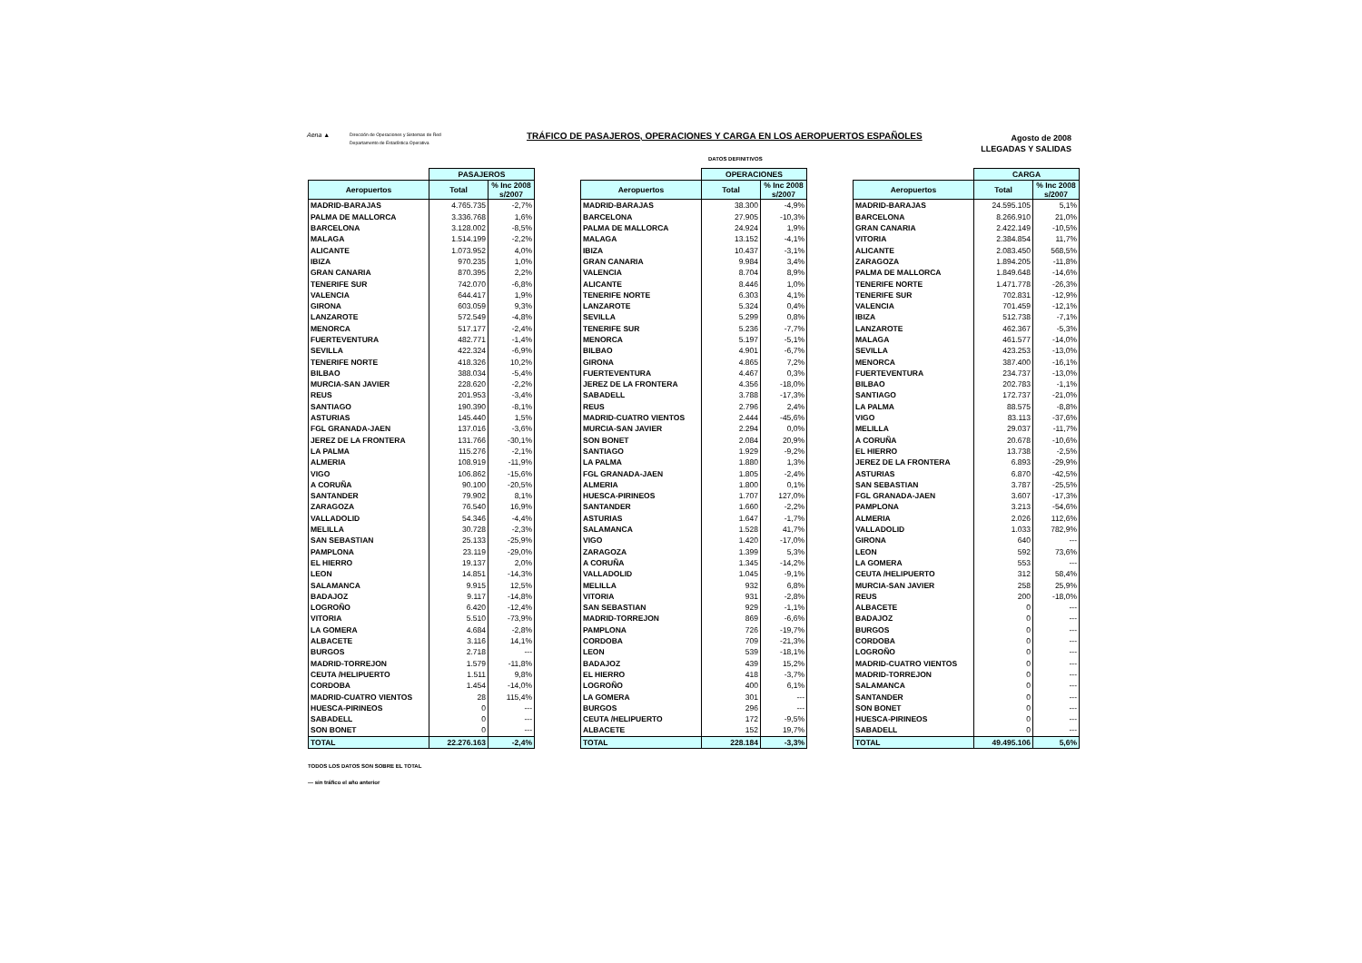Aena ▲
Dirección de Operaciones y Sistemas de Red
Departamento de Estadística Operativa
TRÁFICO DE PASAJEROS, OPERACIONES Y CARGA EN LOS AEROPUERTOS ESPAÑOLES
Agosto de 2008
LLEGADAS Y SALIDAS
DATOS DEFINITIVOS
| | PASAJEROS | |
| --- | --- | --- |
| Aeropuertos | Total | % Inc 2008 s/2007 |
| MADRID-BARAJAS | 4.765.735 | -2,7% |
| PALMA DE MALLORCA | 3.336.768 | 1,6% |
| BARCELONA | 3.128.002 | -8,5% |
| MALAGA | 1.514.199 | -2,2% |
| ALICANTE | 1.073.952 | 4,0% |
| IBIZA | 970.235 | 1,0% |
| GRAN CANARIA | 870.395 | 2,2% |
| TENERIFE SUR | 742.070 | -6,8% |
| VALENCIA | 644.417 | 1,9% |
| GIRONA | 603.059 | 9,3% |
| LANZAROTE | 572.549 | -4,8% |
| MENORCA | 517.177 | -2,4% |
| FUERTEVENTURA | 482.771 | -1,4% |
| SEVILLA | 422.324 | -6,9% |
| TENERIFE NORTE | 418.326 | 10,2% |
| BILBAO | 388.034 | -5,4% |
| MURCIA-SAN JAVIER | 228.620 | -2,2% |
| REUS | 201.953 | -3,4% |
| SANTIAGO | 190.390 | -8,1% |
| ASTURIAS | 145.440 | 1,5% |
| FGL GRANADA-JAEN | 137.016 | -3,6% |
| JEREZ DE LA FRONTERA | 131.766 | -30,1% |
| LA PALMA | 115.276 | -2,1% |
| ALMERIA | 108.919 | -11,9% |
| VIGO | 106.862 | -15,6% |
| A CORUÑA | 90.100 | -20,5% |
| SANTANDER | 79.902 | 8,1% |
| ZARAGOZA | 76.540 | 16,9% |
| VALLADOLID | 54.346 | -4,4% |
| MELILLA | 30.728 | -2,3% |
| SAN SEBASTIAN | 25.133 | -25,9% |
| PAMPLONA | 23.119 | -29,0% |
| EL HIERRO | 19.137 | 2,0% |
| LEON | 14.851 | -14,3% |
| SALAMANCA | 9.915 | 12,5% |
| BADAJOZ | 9.117 | -14,8% |
| LOGROÑO | 6.420 | -12,4% |
| VITORIA | 5.510 | -73,9% |
| LA GOMERA | 4.684 | -2,8% |
| ALBACETE | 3.116 | 14,1% |
| BURGOS | 2.718 | --- |
| MADRID-TORREJON | 1.579 | -11,8% |
| CEUTA /HELIPUERTO | 1.511 | 9,8% |
| CORDOBA | 1.454 | -14,0% |
| MADRID-CUATRO VIENTOS | 28 | 115,4% |
| HUESCA-PIRINEOS | 0 | --- |
| SABADELL | 0 | --- |
| SON BONET | 0 | --- |
| TOTAL | 22.276.163 | -2,4% |
| | OPERACIONES | |
| --- | --- | --- |
| Aeropuertos | Total | % Inc 2008 s/2007 |
| MADRID-BARAJAS | 38.300 | -4,9% |
| BARCELONA | 27.905 | -10,3% |
| PALMA DE MALLORCA | 24.924 | 1,9% |
| MALAGA | 13.152 | -4,1% |
| IBIZA | 10.437 | -3,1% |
| GRAN CANARIA | 9.984 | 3,4% |
| VALENCIA | 8.704 | 8,9% |
| ALICANTE | 8.446 | 1,0% |
| TENERIFE NORTE | 6.303 | 4,1% |
| LANZAROTE | 5.324 | 0,4% |
| SEVILLA | 5.299 | 0,8% |
| TENERIFE SUR | 5.236 | -7,7% |
| MENORCA | 5.197 | -5,1% |
| BILBAO | 4.901 | -6,7% |
| GIRONA | 4.865 | 7,2% |
| FUERTEVENTURA | 4.467 | 0,3% |
| JEREZ DE LA FRONTERA | 4.356 | -18,0% |
| SABADELL | 3.788 | -17,3% |
| REUS | 2.796 | 2,4% |
| MADRID-CUATRO VIENTOS | 2.444 | -45,6% |
| MURCIA-SAN JAVIER | 2.294 | 0,0% |
| SON BONET | 2.084 | 20,9% |
| SANTIAGO | 1.929 | -9,2% |
| LA PALMA | 1.880 | 1,3% |
| FGL GRANADA-JAEN | 1.805 | -2,4% |
| ALMERIA | 1.800 | 0,1% |
| HUESCA-PIRINEOS | 1.707 | 127,0% |
| SANTANDER | 1.660 | -2,2% |
| ASTURIAS | 1.647 | -1,7% |
| SALAMANCA | 1.528 | 41,7% |
| VIGO | 1.420 | -17,0% |
| ZARAGOZA | 1.399 | 5,3% |
| A CORUÑA | 1.345 | -14,2% |
| VALLADOLID | 1.045 | -9,1% |
| MELILLA | 932 | 6,8% |
| VITORIA | 931 | -2,8% |
| SAN SEBASTIAN | 929 | -1,1% |
| MADRID-TORREJON | 869 | -6,6% |
| PAMPLONA | 726 | -19,7% |
| CORDOBA | 709 | -21,3% |
| LEON | 539 | -18,1% |
| BADAJOZ | 439 | 15,2% |
| EL HIERRO | 418 | -3,7% |
| LOGROÑO | 400 | 6,1% |
| LA GOMERA | 301 | --- |
| BURGOS | 296 | --- |
| CEUTA /HELIPUERTO | 172 | -9,5% |
| ALBACETE | 152 | 19,7% |
| TOTAL | 228.184 | -3,3% |
| | CARGA | |
| --- | --- | --- |
| Aeropuertos | Total | % Inc 2008 s/2007 |
| MADRID-BARAJAS | 24.595.105 | 5,1% |
| BARCELONA | 8.266.910 | 21,0% |
| GRAN CANARIA | 2.422.149 | -10,5% |
| VITORIA | 2.384.854 | 11,7% |
| ALICANTE | 2.083.450 | 568,5% |
| ZARAGOZA | 1.894.205 | -11,8% |
| PALMA DE MALLORCA | 1.849.648 | -14,6% |
| TENERIFE NORTE | 1.471.778 | -26,3% |
| TENERIFE SUR | 702.831 | -12,9% |
| VALENCIA | 701.459 | -12,1% |
| IBIZA | 512.738 | -7,1% |
| LANZAROTE | 462.367 | -5,3% |
| MALAGA | 461.577 | -14,0% |
| SEVILLA | 423.253 | -13,0% |
| MENORCA | 387.400 | -16,1% |
| FUERTEVENTURA | 234.737 | -13,0% |
| BILBAO | 202.783 | -1,1% |
| SANTIAGO | 172.737 | -21,0% |
| LA PALMA | 88.575 | -8,8% |
| VIGO | 83.113 | -37,6% |
| MELILLA | 29.037 | -11,7% |
| A CORUÑA | 20.678 | -10,6% |
| EL HIERRO | 13.738 | -2,5% |
| JEREZ DE LA FRONTERA | 6.893 | -29,9% |
| ASTURIAS | 6.870 | -42,5% |
| SAN SEBASTIAN | 3.787 | -25,5% |
| FGL GRANADA-JAEN | 3.607 | -17,3% |
| PAMPLONA | 3.213 | -54,6% |
| ALMERIA | 2.026 | 112,6% |
| VALLADOLID | 1.033 | 782,9% |
| GIRONA | 640 | --- |
| LEON | 592 | 73,6% |
| LA GOMERA | 553 | --- |
| CEUTA /HELIPUERTO | 312 | 58,4% |
| MURCIA-SAN JAVIER | 258 | 25,9% |
| REUS | 200 | -18,0% |
| ALBACETE | 0 | --- |
| BADAJOZ | 0 | --- |
| BURGOS | 0 | --- |
| CORDOBA | 0 | --- |
| LOGROÑO | 0 | --- |
| MADRID-CUATRO VIENTOS | 0 | --- |
| MADRID-TORREJON | 0 | --- |
| SALAMANCA | 0 | --- |
| SANTANDER | 0 | --- |
| SON BONET | 0 | --- |
| HUESCA-PIRINEOS | 0 | --- |
| SABADELL | 0 | --- |
| TOTAL | 49.495.106 | 5,6% |
TODOS LOS DATOS SON SOBRE EL TOTAL
--- sin tráfico el año anterior